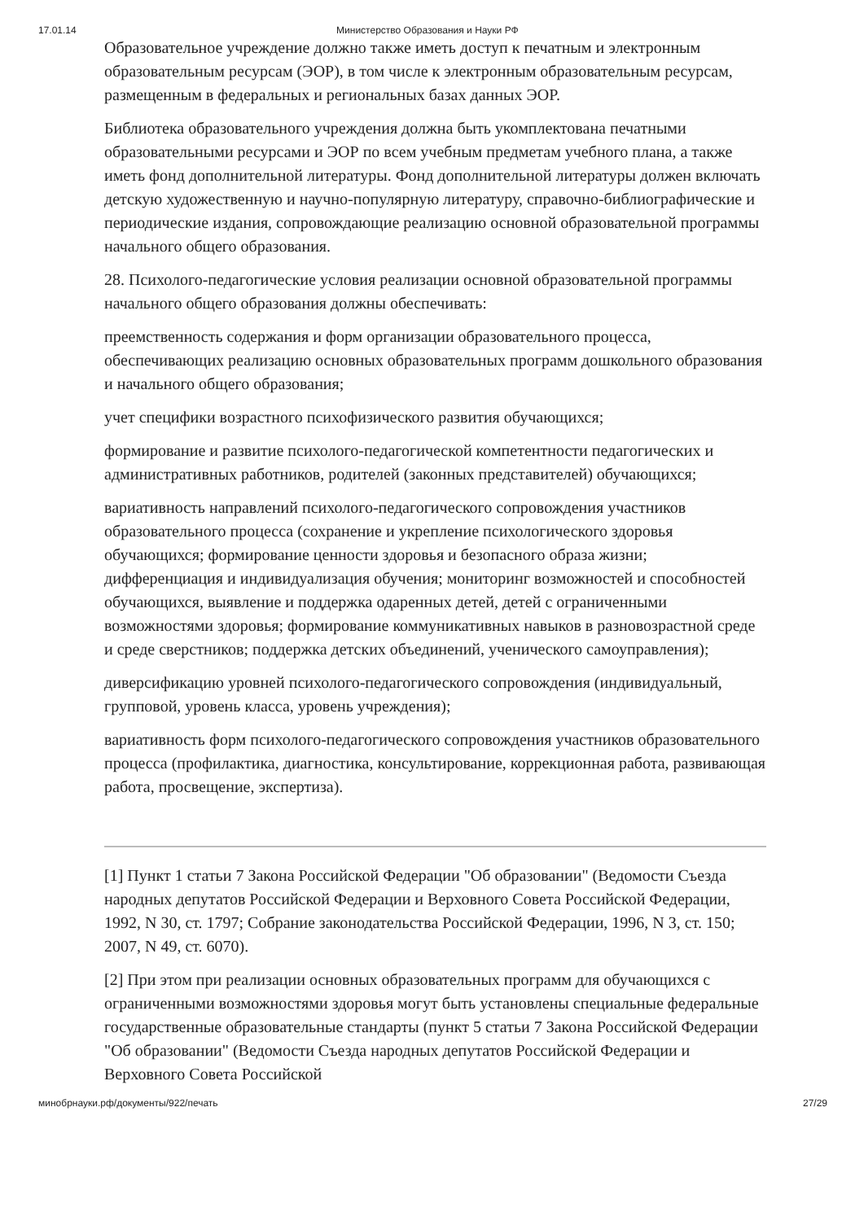17.01.14 Министерство Образования и Науки РФ
Образовательное учреждение должно также иметь доступ к печатным и электронным образовательным ресурсам (ЭОР), в том числе к электронным образовательным ресурсам, размещенным в федеральных и региональных базах данных ЭОР.
Библиотека образовательного учреждения должна быть укомплектована печатными образовательными ресурсами и ЭОР по всем учебным предметам учебного плана, а также иметь фонд дополнительной литературы. Фонд дополнительной литературы должен включать детскую художественную и научно-популярную литературу, справочно-библиографические и периодические издания, сопровождающие реализацию основной образовательной программы начального общего образования.
28. Психолого-педагогические условия реализации основной образовательной программы начального общего образования должны обеспечивать:
преемственность содержания и форм организации образовательного процесса, обеспечивающих реализацию основных образовательных программ дошкольного образования и начального общего образования;
учет специфики возрастного психофизического развития обучающихся;
формирование и развитие психолого-педагогической компетентности педагогических и административных работников, родителей (законных представителей) обучающихся;
вариативность направлений психолого-педагогического сопровождения участников образовательного процесса (сохранение и укрепление психологического здоровья обучающихся; формирование ценности здоровья и безопасного образа жизни; дифференциация и индивидуализация обучения; мониторинг возможностей и способностей обучающихся, выявление и поддержка одаренных детей, детей с ограниченными возможностями здоровья; формирование коммуникативных навыков в разновозрастной среде и среде сверстников; поддержка детских объединений, ученического самоуправления);
диверсификацию уровней психолого-педагогического сопровождения (индивидуальный, групповой, уровень класса, уровень учреждения);
вариативность форм психолого-педагогического сопровождения участников образовательного процесса (профилактика, диагностика, консультирование, коррекционная работа, развивающая работа, просвещение, экспертиза).
[1] Пункт 1 статьи 7 Закона Российской Федерации "Об образовании" (Ведомости Съезда народных депутатов Российской Федерации и Верховного Совета Российской Федерации, 1992, N 30, ст. 1797; Собрание законодательства Российской Федерации, 1996, N 3, ст. 150; 2007, N 49, ст. 6070).
[2] При этом при реализации основных образовательных программ для обучающихся с ограниченными возможностями здоровья могут быть установлены специальные федеральные государственные образовательные стандарты (пункт 5 статьи 7 Закона Российской Федерации "Об образовании" (Ведомости Съезда народных депутатов Российской Федерации и Верховного Совета Российской
минобрнауки.рф/документы/922/печать 27/29